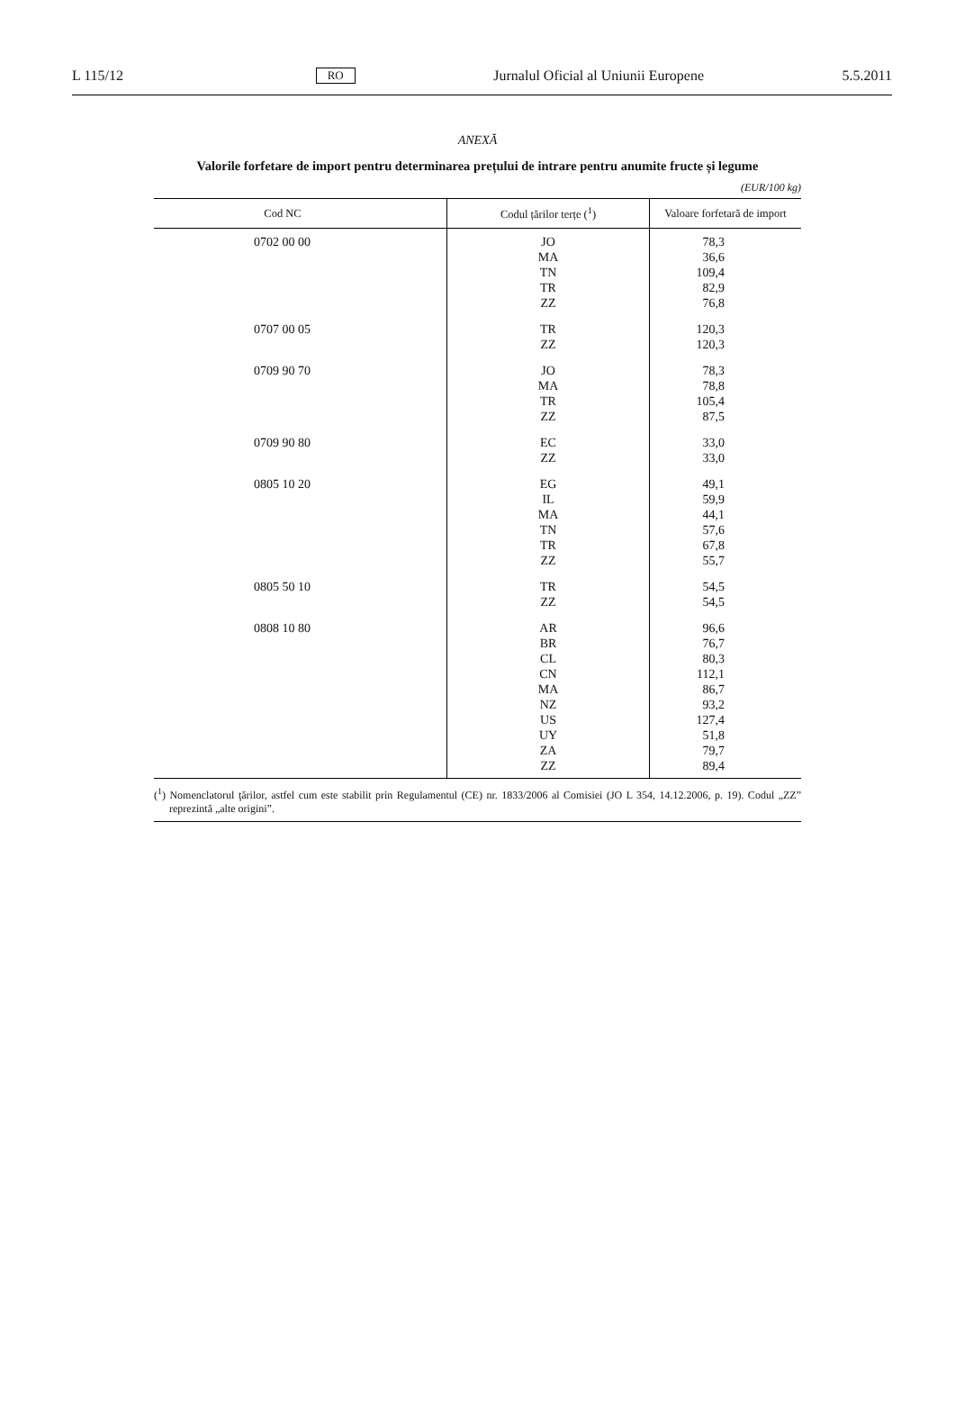L 115/12 RO Jurnalul Oficial al Uniunii Europene 5.5.2011
ANEXĂ
Valorile forfetare de import pentru determinarea prețului de intrare pentru anumite fructe și legume
(EUR/100 kg)
| Cod NC | Codul țărilor terțe (<sup>1</sup>) | Valoare forfetară de import |
| --- | --- | --- |
| 0702 00 00 | JO | 78,3 |
| | MA | 36,6 |
| | TN | 109,4 |
| | TR | 82,9 |
| | ZZ | 76,8 |
| 0707 00 05 | TR | 120,3 |
| | ZZ | 120,3 |
| 0709 90 70 | JO | 78,3 |
| | MA | 78,8 |
| | TR | 105,4 |
| | ZZ | 87,5 |
| 0709 90 80 | EC | 33,0 |
| | ZZ | 33,0 |
| 0805 10 20 | EG | 49,1 |
| | IL | 59,9 |
| | MA | 44,1 |
| | TN | 57,6 |
| | TR | 67,8 |
| | ZZ | 55,7 |
| 0805 50 10 | TR | 54,5 |
| | ZZ | 54,5 |
| 0808 10 80 | AR | 96,6 |
| | BR | 76,7 |
| | CL | 80,3 |
| | CN | 112,1 |
| | MA | 86,7 |
| | NZ | 93,2 |
| | US | 127,4 |
| | UY | 51,8 |
| | ZA | 79,7 |
| | ZZ | 89,4 |
(<sup>1</sup>) Nomenclatorul ţărilor, astfel cum este stabilit prin Regulamentul (CE) nr. 1833/2006 al Comisiei (JO L 354, 14.12.2006, p. 19). Codul „ZZ” reprezintă „alte origini”.